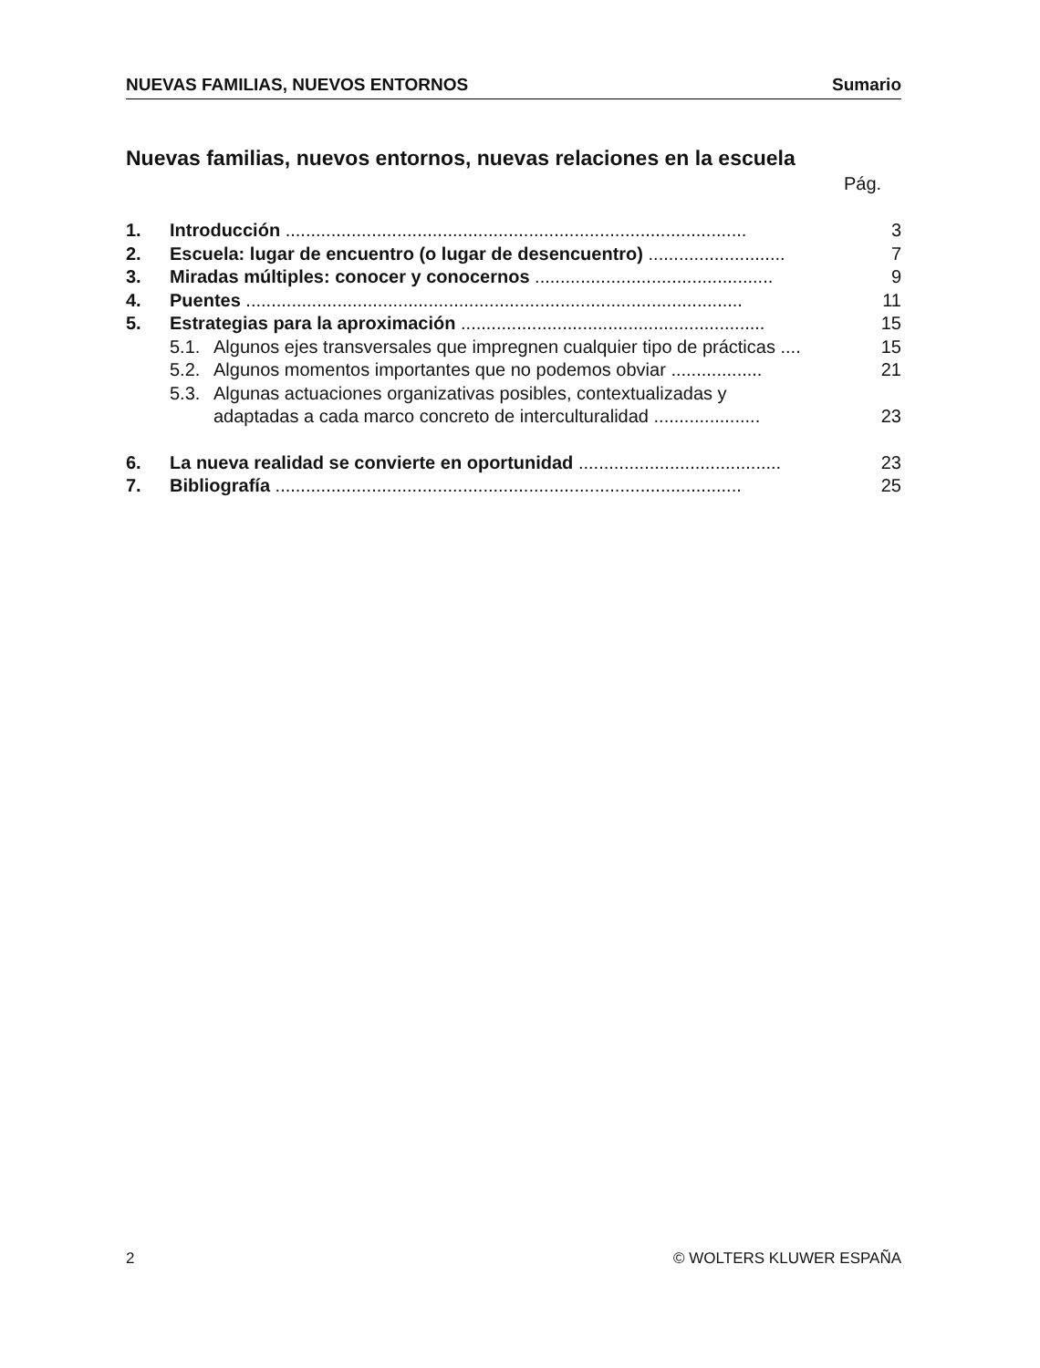NUEVAS FAMILIAS, NUEVOS ENTORNOS Sumario
Nuevas familias, nuevos entornos, nuevas relaciones en la escuela
Pág.
1. Introducción ........................................................................................... 3
2. Escuela: lugar de encuentro (o lugar de desencuentro) ........................... 7
3. Miradas múltiples: conocer y conocernos ............................................... 9
4. Puentes .................................................................................................. 11
5. Estrategias para la aproximación ............................................................ 15
5.1. Algunos ejes transversales que impregnen cualquier tipo de prácticas .... 15
5.2. Algunos momentos importantes que no podemos obviar .................. 21
5.3. Algunas actuaciones organizativas posibles, contextualizadas y
adaptadas a cada marco concreto de interculturalidad ..................... 23
6. La nueva realidad se convierte en oportunidad ........................................ 23
7. Bibliografía ............................................................................................ 25
2 © WOLTERS KLUWER ESPAÑA